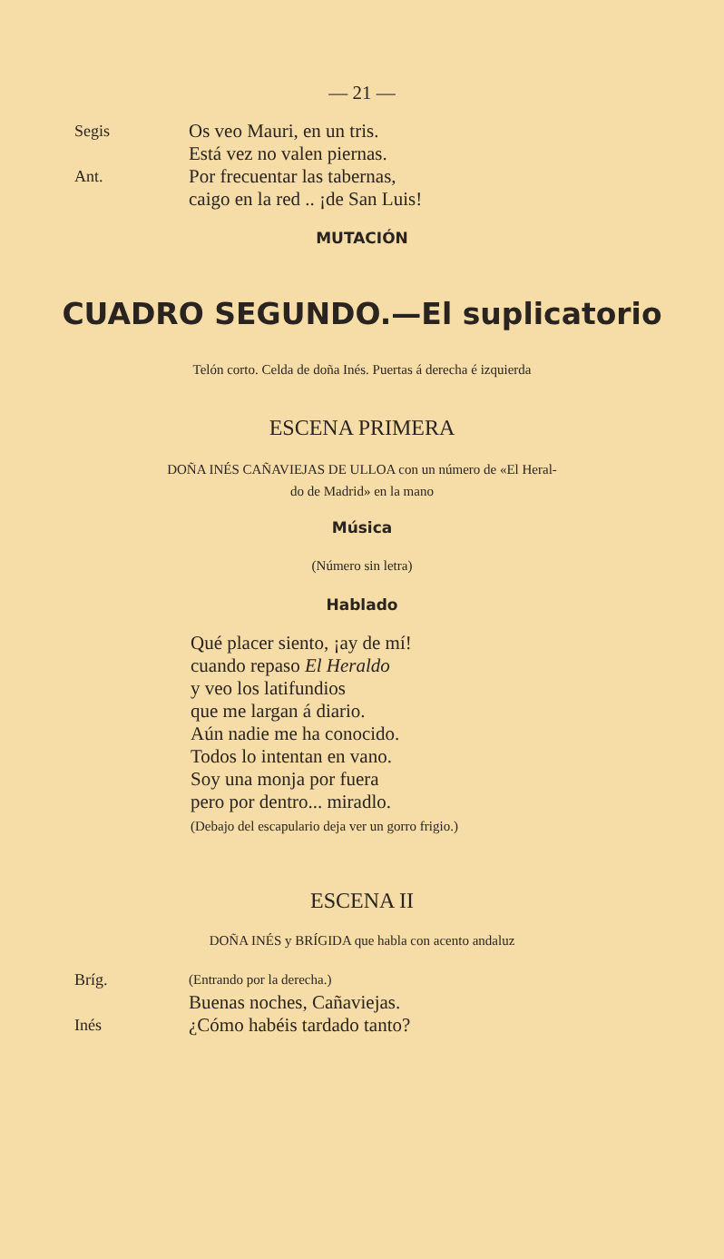— 21 —
Segis
Os veo Mauri, en un tris.
Está vez no valen piernas.
Ant.
Por frecuentar las tabernas,
caigo en la red .. ¡de San Luis!
MUTACIÓN
CUADRO SEGUNDO.—El suplicatorio
Telón corto. Celda de doña Inés. Puertas á derecha é izquierda
ESCENA PRIMERA
DOÑA INÉS CAÑAVIEJAS DE ULLOA con un número de «El Heral-
do de Madrid» en la mano
Música
(Número sin letra)
Hablado
Qué placer siento, ¡ay de mí!
cuando repaso El Heraldo
y veo los latifundios
que me largan á diario.
Aún nadie me ha conocido.
Todos lo intentan en vano.
Soy una monja por fuera
pero por dentro... miradlo.
(Debajo del escapulario deja ver un gorro frigio.)
ESCENA II
DOÑA INÉS y BRÍGIDA que habla con acento andaluz
Bríg.
(Entrando por la derecha.)
Buenas noches, Cañaviejas.
Inés
¿Cómo habéis tardado tanto?